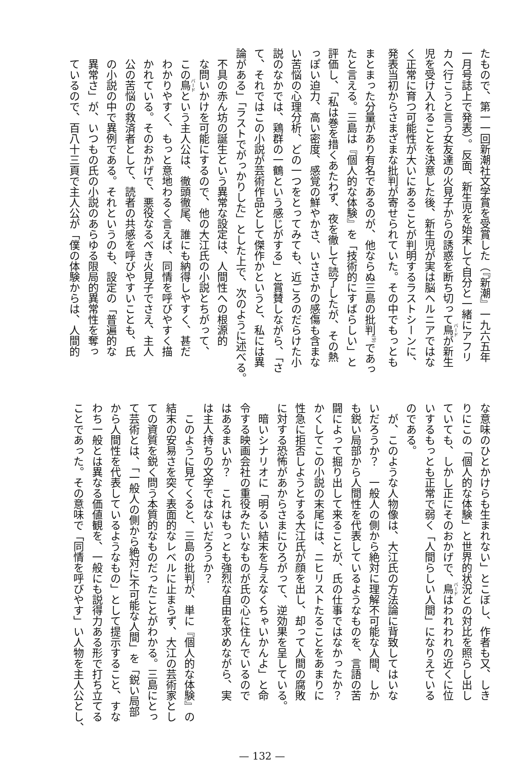たもので、第一一回新潮社文学賞を受賞した（『新潮』一九六五年
一月号誌上で発表）。反面、新生児を始末して自分と一緒にアフリ
カへ行こうと言う女友達の火見子からの誘惑を断ち切って鳥が新生
児を受け入れることを決意した後、新生児が実は脳ヘルニアではな
く正常に育つ可能性が大いにあることが判明するラストシーンに、
発表当初からさまざまな批判が寄せられていた。その中でもっとも
まとまった分量があり有名であるのが、他ならぬ三島の批判<sup>(9)</sup>であっ
たと言える。三島は『個人的な体験』を「技術的にすばらしい」と
評価し、「私は巻を措くあたわず、夜を徹して読了したが、その熱
っぽい迫力、高い密度、感覚の鮮やかさ、いささかの感傷も含まな
い苦悩の心理分析、どの一つをとってみても、近ごろのだらけた小
説のなかでは、鶏群の一鶴という感じがする」と賞賛しながら、「さ
て、それではこの小説が芸術作品として傑作かというと、私には異
論がある」「ラストでがっかりした」とした上で、次のように述べる。
不具の赤ん坊の誕生という異常な設定は、人間性への根源的
な問いかけを可能にするので、他の大江氏の小説とちがって、
この鳥という主人公は、徹頭徹尾、誰にも納得しやすく、甚だ
わかりやすく、もっと意地わるく言えば、同情を呼びやすく描
かれている。そのおかげで、悪役なるべき火見子でさえ、主人
公の苦悩の救済者として、読者の共感を呼びやすいことも、氏
の小説の中で異例である。それというのも、設定の「普遍的な
異常さ」が、いつもの氏の小説のあらゆる限局的異常性を奪っ
ているので、百八十三頁で主人公が「僕の体験からは、人間的
な意味のひとかけらも生まれない」とこぼし、作者も又、しき
りにこの「個人的な体験」と世界的状況との対比を照らし出し
ていても、しかし正にそのおかげで、鳥はわれわれの近くに位
いするもっとも正常で弱く「人間らしい人間」になりえている
のである。
　が、このような人物像は、大江氏の方法論に背致してはいな
いだろうか？　一般人の側から絶対に理解不可能な人間、しか
も鋭い局部から人間性を代表しているようなものを、言語の苦
闘によって掘り出して来ることが、氏の仕事ではなかったか？
かくしてこの小説の末尾には、ニヒリストたることをあまりに
性急に拒否しようとする大江氏が顔を出し、却って人間の腐敗
に対する恐怖があからさまにひろがって、逆効果を呈している。
　暗いシナリオに「明るい結末を与えなくちゃいかんよ」と命
令する映画会社の重役みたいなものが氏の心に住んでいるので
はあるまいか？　これはもっとも強烈な自由を求めながら、実
は主人持ちの文学ではないだろうか？
　このように見てくると、三島の批判が、単に『個人的な体験』の
結末の安易さを突く表面的なレベルに止まらず、大江の芸術家とし
ての資質を鋭く問う本質的なものだったことがわかる。三島にとっ
て芸術とは、「一般人の側から絶対に不可能な人間」を「鋭い局部
から人間性を代表しているようなもの」として提示すること、すな
わち一般とは異なる価値観を、一般にも説得力ある形で打ち立てる
ことであった。その意味で「同情を呼びやす」い人物を主人公とし、
— 132 —